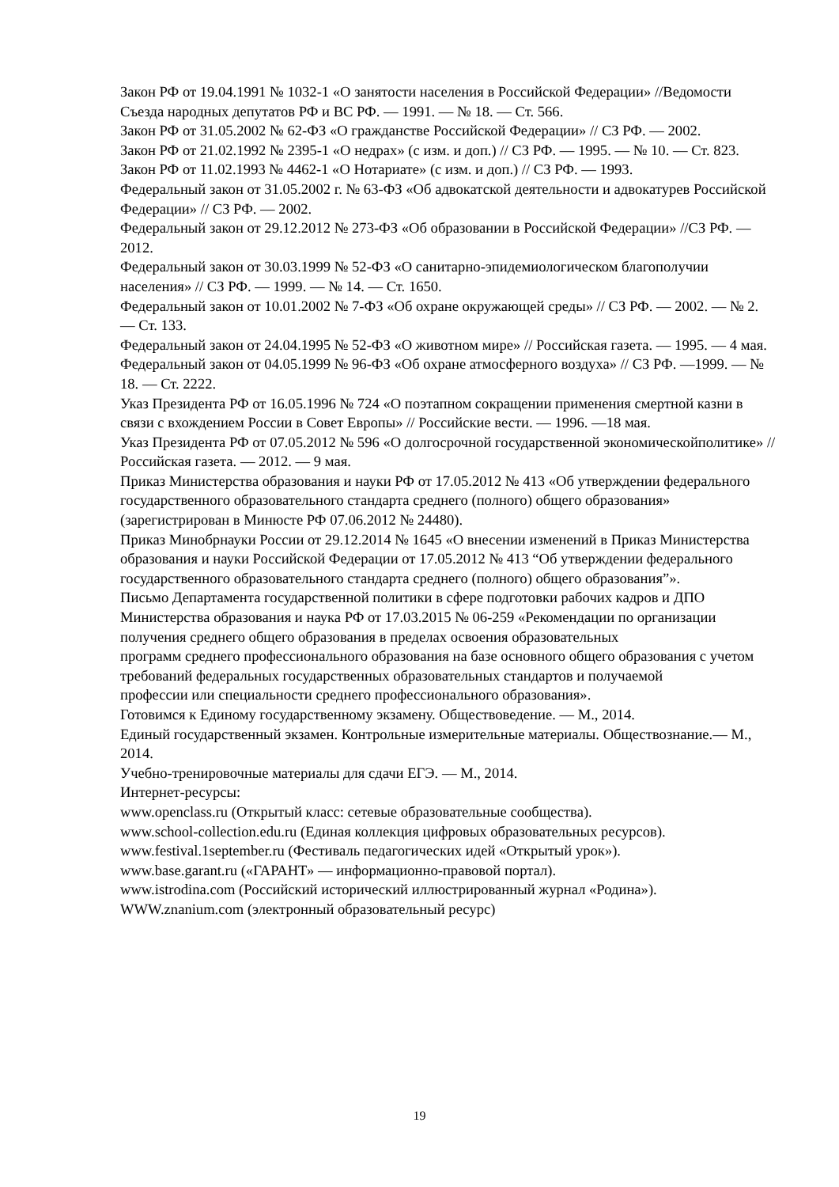Закон РФ от 19.04.1991 № 1032-1 «О занятости населения в Российской Федерации» //Ведомости Съезда народных депутатов РФ и ВС РФ. — 1991. — № 18. — Ст. 566.
Закон РФ от 31.05.2002 № 62-ФЗ «О гражданстве Российской Федерации» // СЗ РФ. — 2002.
Закон РФ от 21.02.1992 № 2395-1 «О недрах» (с изм. и доп.) // СЗ РФ. — 1995. — № 10. — Ст. 823.
Закон РФ от 11.02.1993 № 4462-1 «О Нотариате» (с изм. и доп.) // СЗ РФ. — 1993.
Федеральный закон от 31.05.2002 г. № 63-ФЗ «Об адвокатской деятельности и адвокатурев Российской Федерации» // СЗ РФ. — 2002.
Федеральный закон от 29.12.2012 № 273-ФЗ «Об образовании в Российской Федерации» //СЗ РФ. — 2012.
Федеральный закон от 30.03.1999 № 52-ФЗ «О санитарно-эпидемиологическом благополучии населения» // СЗ РФ. — 1999. — № 14. — Ст. 1650.
Федеральный закон от 10.01.2002 № 7-ФЗ «Об охране окружающей среды» // СЗ РФ. — 2002. — № 2. — Ст. 133.
Федеральный закон от 24.04.1995 № 52-ФЗ «О животном мире» // Российская газета. — 1995. — 4 мая.
Федеральный закон от 04.05.1999 № 96-ФЗ «Об охране атмосферного воздуха» // СЗ РФ. —1999. — № 18. — Ст. 2222.
Указ Президента РФ от 16.05.1996 № 724 «О поэтапном сокращении применения смертной казни в связи с вхождением России в Совет Европы» // Российские вести. — 1996. —18 мая.
Указ Президента РФ от 07.05.2012 № 596 «О долгосрочной государственной экономическойполитике» // Российская газета. — 2012. — 9 мая.
Приказ Министерства образования и науки РФ от 17.05.2012 № 413 «Об утверждении федерального государственного образовательного стандарта среднего (полного) общего образования» (зарегистрирован в Минюсте РФ 07.06.2012 № 24480).
Приказ Минобрнауки России от 29.12.2014 № 1645 «О внесении изменений в Приказ Министерства образования и науки Российской Федерации от 17.05.2012 № 413 “Об утверждении федерального государственного образовательного стандарта среднего (полного) общего образования”».
Письмо Департамента государственной политики в сфере подготовки рабочих кадров и ДПО Министерства образования и наука РФ от 17.03.2015 № 06-259 «Рекомендации по организации получения среднего общего образования в пределах освоения образовательных
программ среднего профессионального образования на базе основного общего образования с учетом требований федеральных государственных образовательных стандартов и получаемой
профессии или специальности среднего профессионального образования».
Готовимся к Единому государственному экзамену. Обществоведение. — М., 2014.
Единый государственный экзамен. Контрольные измерительные материалы. Обществознание.— М., 2014.
Учебно-тренировочные материалы для сдачи ЕГЭ. — М., 2014.
Интернет-ресурсы:
www.openclass.ru (Открытый класс: сетевые образовательные сообщества).
www.school-collection.edu.ru (Единая коллекция цифровых образовательных ресурсов).
www.festival.1september.ru (Фестиваль педагогических идей «Открытый урок»).
www.base.garant.ru («ГАРАНТ» — информационно-правовой портал).
www.istrodina.com (Российский исторический иллюстрированный журнал «Родина»).
WWW.znanium.com (электронный образовательный ресурс)
19